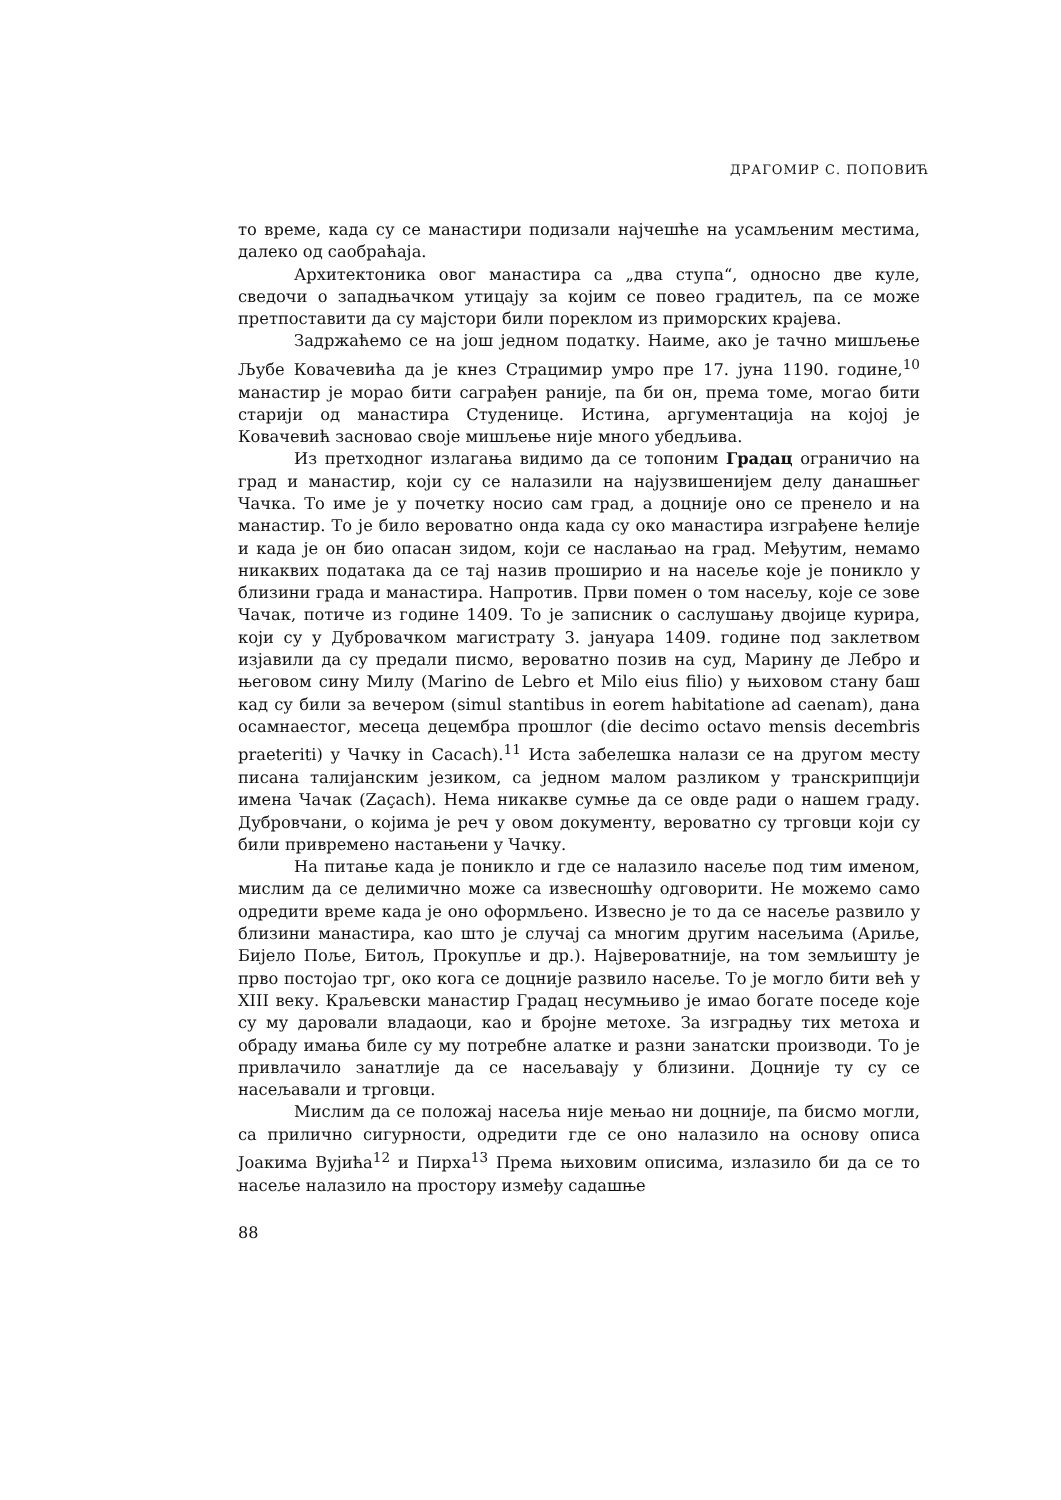ДРАГОМИР С. ПОПОВИЋ
то време, када су се манастири подизали најчешће на усамљеним местима, далеко од саобраћаја.
Архитектоника овог манастира са „два ступа“, односно две куле, сведочи о западњачком утицају за којим се повео градитељ, па се може претпоставити да су мајстори били пореклом из приморских крајева.
Задржаћемо се на још једном податку. Наиме, ако је тачно мишљење Љубе Ковачевића да је кнез Страцимир умро пре 17. јуна 1190. године,<sup>10</sup> манастир је морао бити саграђен раније, па би он, према томе, могао бити старији од манастира Студенице. Истина, аргументација на којој је Ковачевић засновао своје мишљење није много убедљива.
Из претходног излагања видимо да се топоним Градац ограничио на град и манастир, који су се налазили на најузвишенијем делу данашњег Чачка. То име је у почетку носио сам град, а доцније оно се пренело и на манастир. То је било вероватно онда када су око манастира изграђене ћелије и када је он био опасан зидом, који се наслањао на град. Међутим, немамо никаквих података да се тај назив проширио и на насеље које је поникло у близини града и манастира. Напротив. Први помен о том насељу, које се зове Чачак, потиче из године 1409. То је записник о саслушању двојице курира, који су у Дубровачком магистрату 3. јануара 1409. године под заклетвом изјавили да су предали писмо, вероватно позив на суд, Марину де Лебро и његовом сину Милу (Marino de Lebro et Milo eius filio) у њиховом стану баш кад су били за вечером (simul stantibus in eorem habitatione ad caenam), дана осамнаестог, месеца децембра прошлог (die decimo octavo mensis decembris praeteriti) у Чачку in Cacach).<sup>11</sup> Иста забелешка налази се на другом месту писана талијанским језиком, са једном малом разликом у транскрипцији имена Чачак (Zaçach). Нема никакве сумње да се овде ради о нашем граду. Дубровчани, о којима је реч у овом документу, вероватно су трговци који су били привремено настањени у Чачку.
На питање када је поникло и где се налазило насеље под тим именом, мислим да се делимично може са извесношћу одговорити. Не можемо само одредити време када је оно оформљено. Извесно је то да се насеље развило у близини манастира, као што је случај са многим другим насељима (Ариље, Бијело Поље, Битољ, Прокупље и др.). Највероватније, на том земљишту је прво постојао трг, око кога се доцније развило насеље. То је могло бити већ у XIII веку. Краљевски манастир Градац несумњиво је имао богате поседе које су му даровали владаоци, као и бројне метохе. За изградњу тих метоха и обраду имања биле су му потребне алатке и разни занатски производи. То је привлачило занатлије да се насељавају у близини. Доцније ту су се насељавали и трговци.
Мислим да се положај насеља није мењао ни доцније, па бисмо могли, са прилично сигурности, одредити где се оно налазило на основу описа Јоакима Вујића<sup>12</sup> и Пирха<sup>13</sup> Према њиховим описима, излазило би да се то насеље налазило на простору између садашње
88